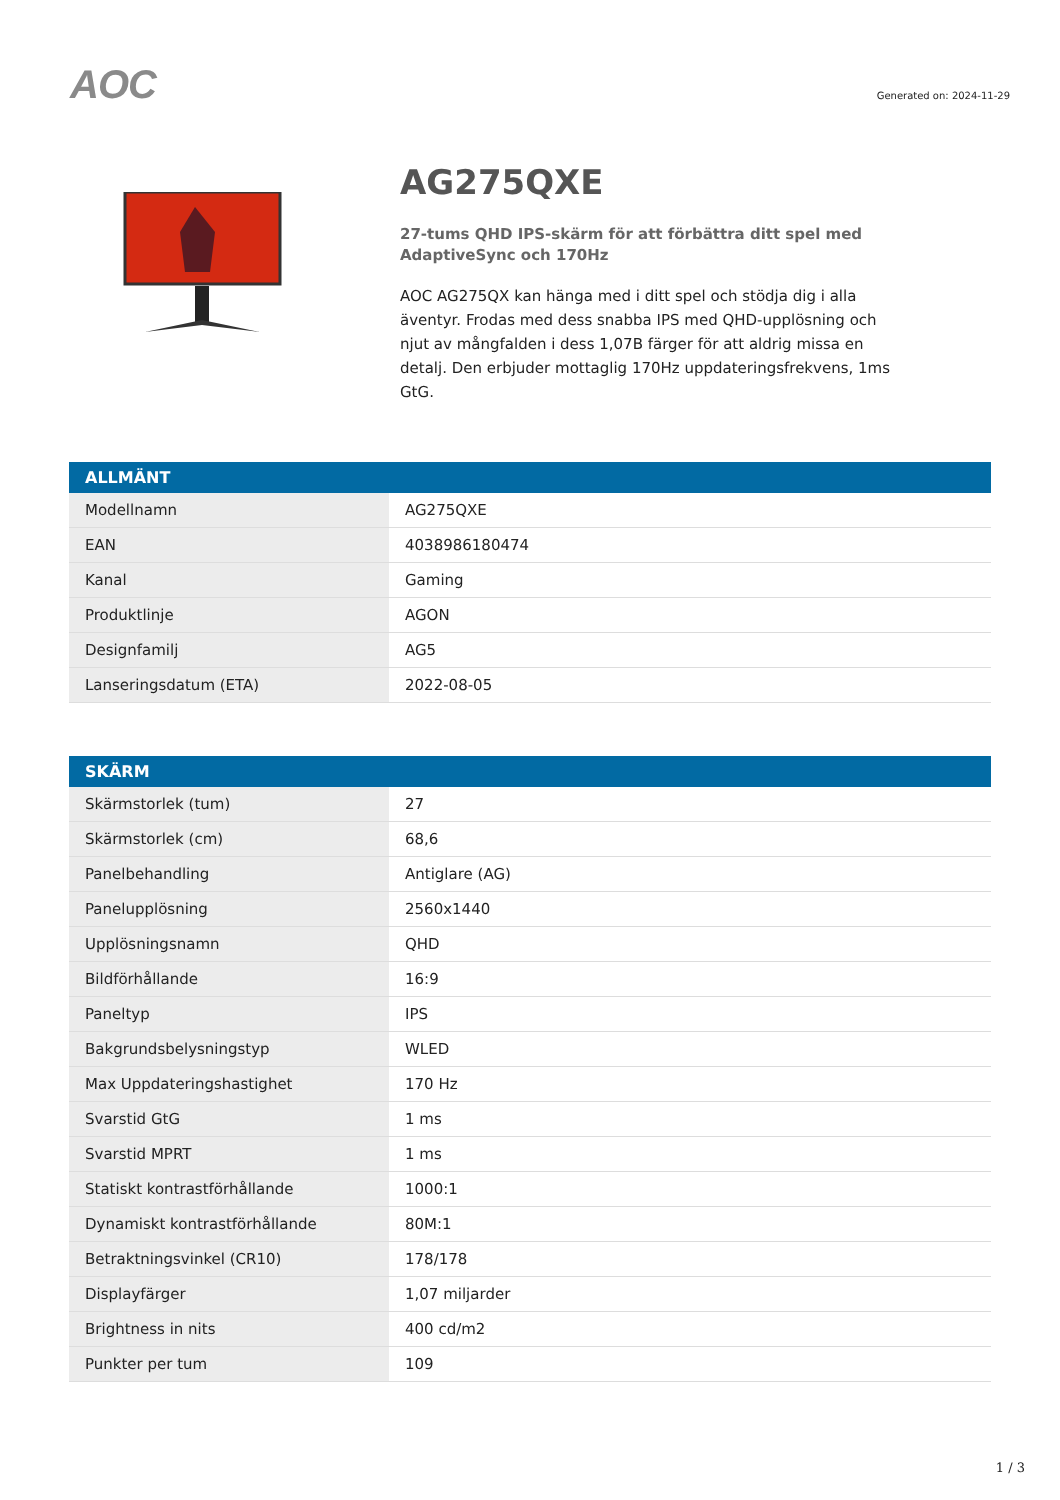AOC
Generated on: 2024-11-29
AG275QXE
27-tums QHD IPS-skärm för att förbättra ditt spel med AdaptiveSync och 170Hz
AOC AG275QX kan hänga med i ditt spel och stödja dig i alla äventyr. Frodas med dess snabba IPS med QHD-upplösning och njut av mångfalden i dess 1,07B färger för att aldrig missa en detalj. Den erbjuder mottaglig 170Hz uppdateringsfrekvens, 1ms GtG.
| ALLMÄNT | |
| --- | --- |
| Modellnamn | AG275QXE |
| EAN | 4038986180474 |
| Kanal | Gaming |
| Produktlinje | AGON |
| Designfamilj | AG5 |
| Lanseringsdatum (ETA) | 2022-08-05 |
| SKÄRM | |
| --- | --- |
| Skärmstorlek (tum) | 27 |
| Skärmstorlek (cm) | 68,6 |
| Panelbehandling | Antiglare (AG) |
| Panelupplösning | 2560x1440 |
| Upplösningsnamn | QHD |
| Bildförhållande | 16:9 |
| Paneltyp | IPS |
| Bakgrundsbelysningstyp | WLED |
| Max Uppdateringshastighet | 170 Hz |
| Svarstid GtG | 1 ms |
| Svarstid MPRT | 1 ms |
| Statiskt kontrastförhållande | 1000:1 |
| Dynamiskt kontrastförhållande | 80M:1 |
| Betraktningsvinkel (CR10) | 178/178 |
| Displayfärger | 1,07 miljarder |
| Brightness in nits | 400 cd/m2 |
| Punkter per tum | 109 |
1 / 3